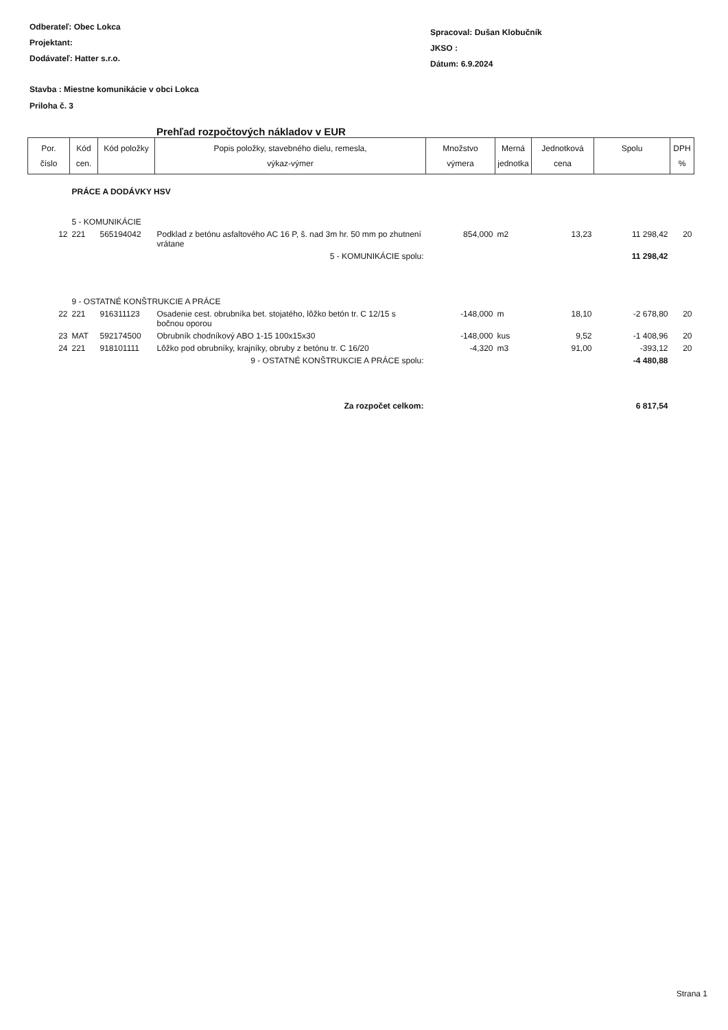Odberateľ: Obec Lokca
Projektant:
Dodávateľ: Hatter s.r.o.
Spracoval: Dušan Klobučník
JKSO :
Dátum: 6.9.2024
Stavba : Miestne komunikácie v obci Lokca
Priloha č. 3
Prehľad rozpočtových nákladov v EUR
| Por. číslo | Kód cen. | Kód položky | Popis položky, stavebného dielu, remesla, výkaz-výmer | Množstvo výmera | Merná jednotka | Jednotková cena | Spolu | DPH % |
| --- | --- | --- | --- | --- | --- | --- | --- | --- |
| | PRÁCE A DODÁVKY HSV | | | | | | | |
| | 5 - KOMUNIKÁCIE | | | | | | | |
| 12 | 221 | 565194042 | Podklad z betónu asfaltového AC 16 P, š. nad 3m hr. 50 mm po zhutnení vrátane | 854,000 | m2 | 13,23 | 11 298,42 | 20 |
| 5 - KOMUNIKÁCIE spolu: | | | | | | | 11 298,42 | |
| | 9 - OSTATNÉ KONŠTRUKCIE A PRÁCE | | | | | | | |
| 22 | 221 | 916311123 | Osadenie cest. obrubníka bet. stojatého, lôžko betón tr. C 12/15 s bočnou oporou | -148,000 | m | 18,10 | -2 678,80 | 20 |
| 23 | MAT | 592174500 | Obrubník chodníkový ABO 1-15 100x15x30 | -148,000 | kus | 9,52 | -1 408,96 | 20 |
| 24 | 221 | 918101111 | Lôžko pod obrubníky, krajníky, obruby z betónu tr. C 16/20 | -4,320 | m3 | 91,00 | -393,12 | 20 |
| 9 - OSTATNÉ KONŠTRUKCIE A PRÁCE spolu: | | | | | | | -4 480,88 | |
| Za rozpočet celkom: | | | | | | | 6 817,54 | |
Strana 1